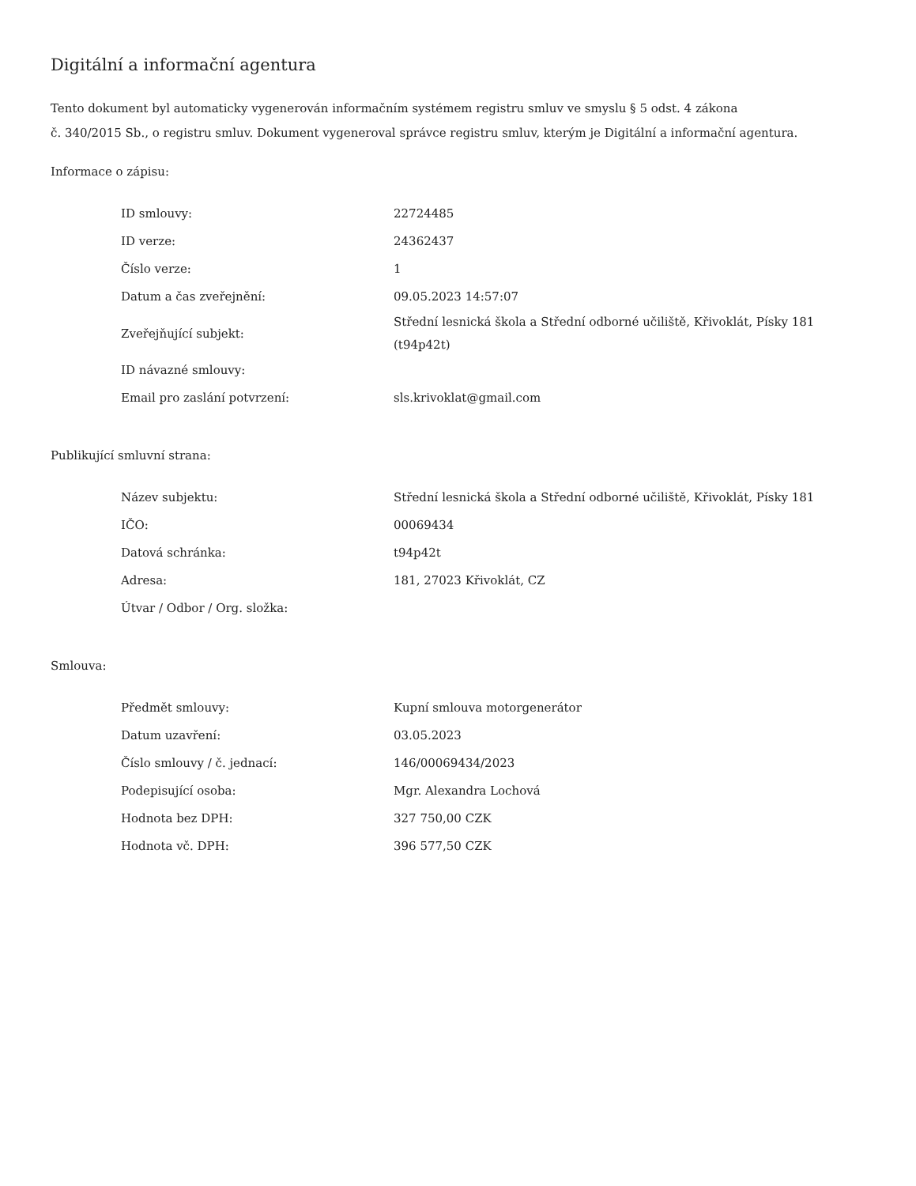Digitální a informační agentura
Tento dokument byl automaticky vygenerován informačním systémem registru smluv ve smyslu § 5 odst. 4 zákona
č. 340/2015 Sb., o registru smluv. Dokument vygeneroval správce registru smluv, kterým je Digitální a informační agentura.
Informace o zápisu:
| ID smlouvy: | 22724485 |
| ID verze: | 24362437 |
| Číslo verze: | 1 |
| Datum a čas zveřejnění: | 09.05.2023 14:57:07 |
| Zveřejňující subjekt: | Střední lesnická škola a Střední odborné učiliště, Křivoklát, Písky 181 (t94p42t) |
| ID návazné smlouvy: | |
| Email pro zaslání potvrzení: | sls.krivoklat@gmail.com |
Publikující smluvní strana:
| Název subjektu: | Střední lesnická škola a Střední odborné učiliště, Křivoklát, Písky 181 |
| IČO: | 00069434 |
| Datová schránka: | t94p42t |
| Adresa: | 181, 27023 Křivoklát, CZ |
| Útvar / Odbor / Org. složka: | |
Smlouva:
| Předmět smlouvy: | Kupní smlouva motorgenerátor |
| Datum uzavření: | 03.05.2023 |
| Číslo smlouvy / č. jednací: | 146/00069434/2023 |
| Podepisující osoba: | Mgr. Alexandra Lochová |
| Hodnota bez DPH: | 327 750,00 CZK |
| Hodnota vč. DPH: | 396 577,50 CZK |